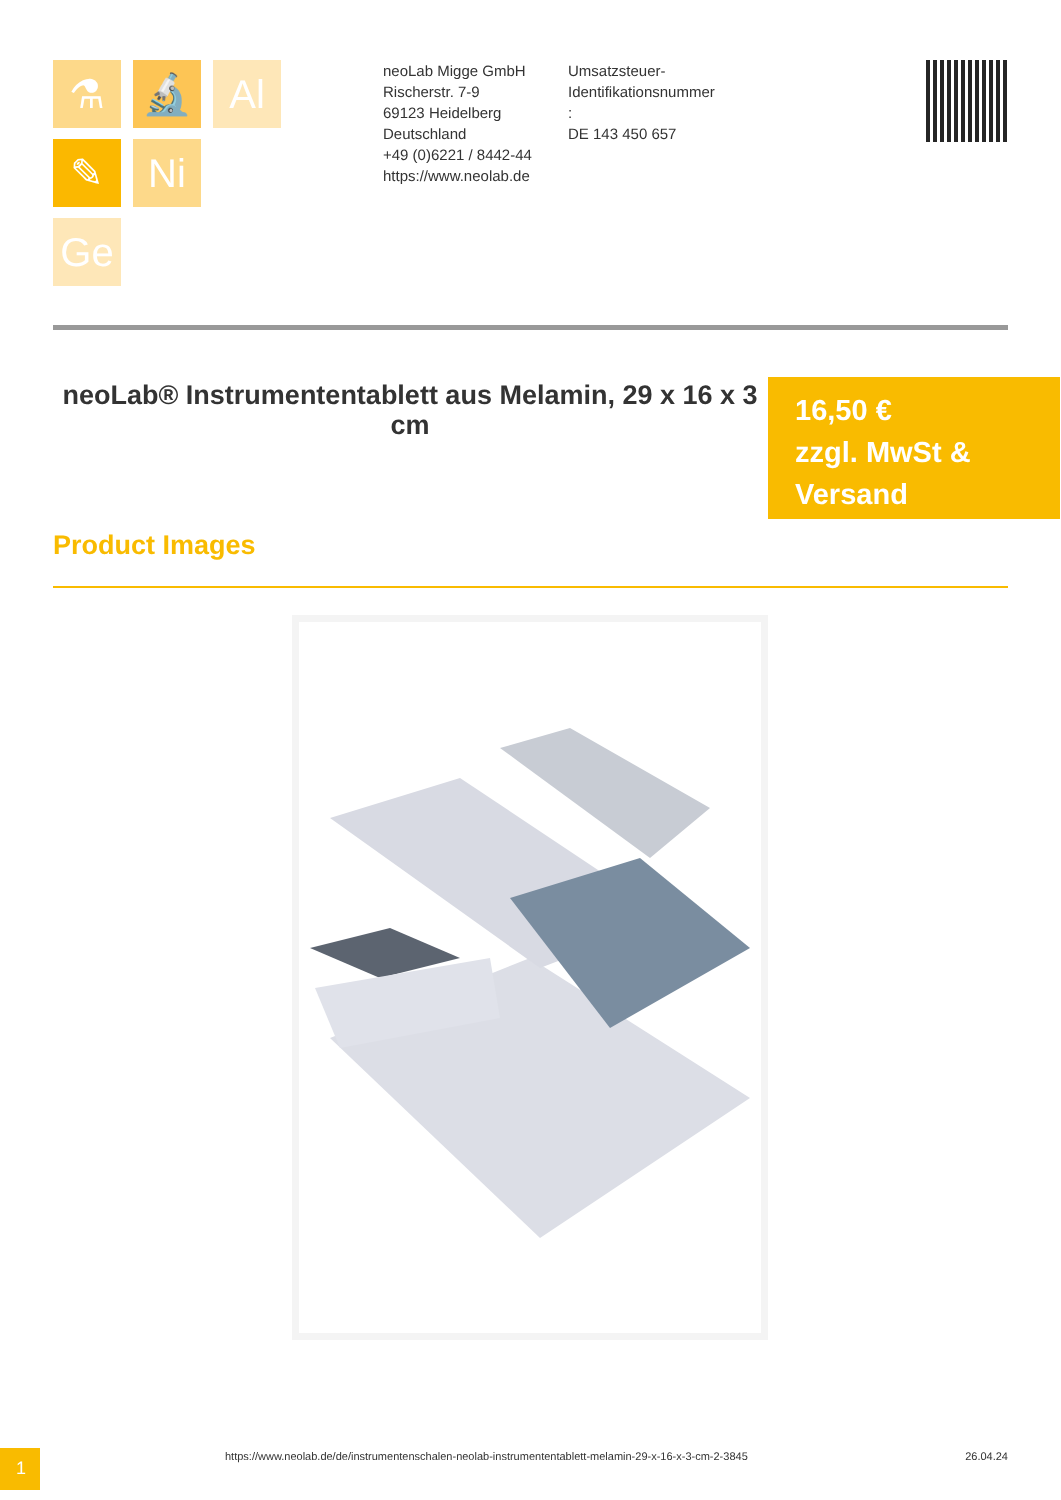⚗
🔬
Al
✎
Ni
Ge
neoLab Migge GmbH
Rischerstr. 7-9
69123 Heidelberg
Deutschland
+49 (0)6221 / 8442-44
https://www.neolab.de
Umsatzsteuer-
Identifikationsnummer
:
DE 143 450 657
neoLab® Instrumententablett aus Melamin, 29 x 16 x 3 cm
16,50 €
zzgl. MwSt &
Versand
Product Images
1
https://www.neolab.de/de/instrumentenschalen-neolab-instrumententablett-melamin-29-x-16-x-3-cm-2-3845
26.04.24